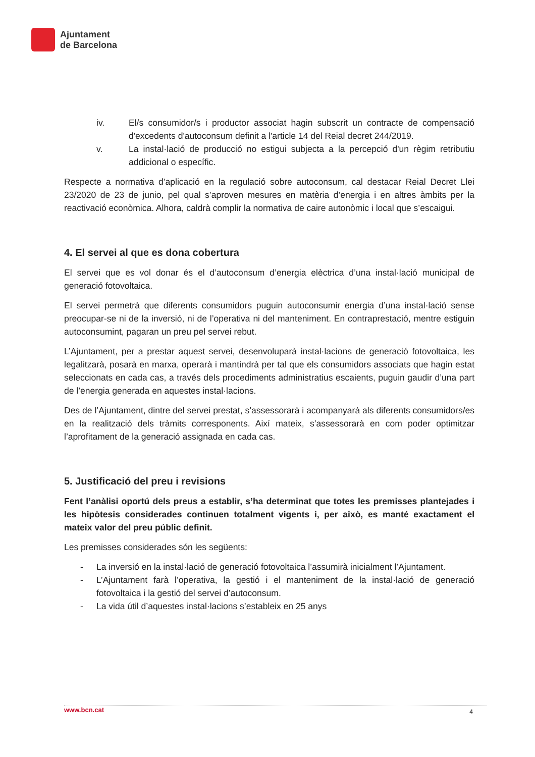Ajuntament
de Barcelona
iv. El/s consumidor/s i productor associat hagin subscrit un contracte de compensació d'excedents d'autoconsum definit a l'article 14 del Reial decret 244/2019.
v. La instal·lació de producció no estigui subjecta a la percepció d'un règim retributiu addicional o específic.
Respecte a normativa d’aplicació en la regulació sobre autoconsum, cal destacar Reial Decret Llei 23/2020 de 23 de junio, pel qual s’aproven mesures en matèria d’energia i en altres àmbits per la reactivació econòmica. Alhora, caldrà complir la normativa de caire autonòmic i local que s’escaigui.
4. El servei al que es dona cobertura
El servei que es vol donar és el d’autoconsum d’energia elèctrica d’una instal·lació municipal de generació fotovoltaica.
El servei permetrà que diferents consumidors puguin autoconsumir energia d’una instal·lació sense preocupar-se ni de la inversió, ni de l’operativa ni del manteniment. En contraprestació, mentre estiguin autoconsumint, pagaran un preu pel servei rebut.
L’Ajuntament, per a prestar aquest servei, desenvoluparà instal·lacions de generació fotovoltaica, les legalitzarà, posarà en marxa, operarà i mantindrà per tal que els consumidors associats que hagin estat seleccionats en cada cas, a través dels procediments administratius escaients, puguin gaudir d’una part de l’energia generada en aquestes instal·lacions.
Des de l’Ajuntament, dintre del servei prestat, s’assessorarà i acompanyarà als diferents consumidors/es en la realització dels tràmits corresponents. Així mateix, s’assessorarà en com poder optimitzar l’aprofitament de la generació assignada en cada cas.
5. Justificació del preu i revisions
Fent l’anàlisi oportú dels preus a establir, s’ha determinat que totes les premisses plantejades i les hipòtesis considerades continuen totalment vigents i, per això, es manté exactament el mateix valor del preu públic definit.
Les premisses considerades són les següents:
- La inversió en la instal·lació de generació fotovoltaica l’assumirà inicialment l’Ajuntament.
- L’Ajuntament farà l’operativa, la gestió i el manteniment de la instal·lació de generació fotovoltaica i la gestió del servei d’autoconsum.
- La vida útil d’aquestes instal·lacions s’estableix en 25 anys
www.bcn.cat 4